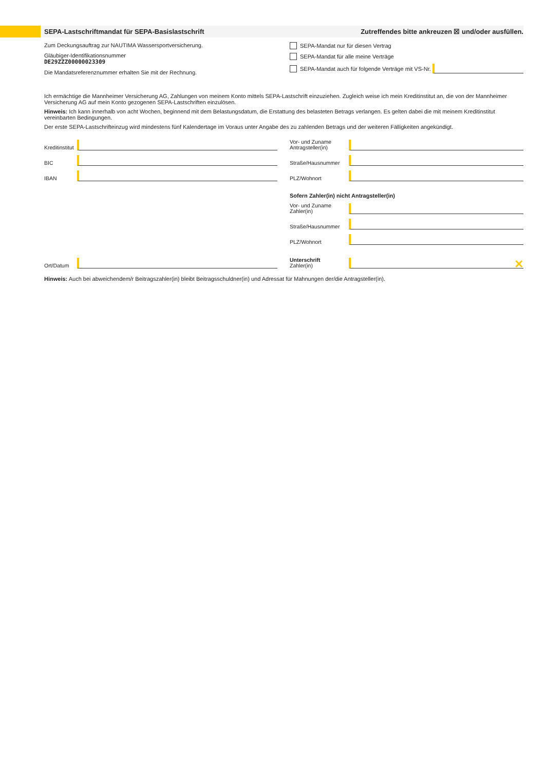SEPA-Lastschriftmandat für SEPA-Basislastschrift Zutreffendes bitte ankreuzen ☒ und/oder ausfüllen.
Zum Deckungsauftrag zur NAUTIMA Wassersportversicherung.
Gläubiger-Identifikationsnummer
DE29ZZZ00000023309
Die Mandatsreferenznummer erhalten Sie mit der Rechnung.
SEPA-Mandat nur für diesen Vertrag
SEPA-Mandat für alle meine Verträge
SEPA-Mandat auch für folgende Verträge mit VS-Nr.
Ich ermächtige die Mannheimer Versicherung AG, Zahlungen von meinem Konto mittels SEPA-Lastschrift einzuziehen. Zugleich weise ich mein Kreditinstitut an, die von der Mannheimer Versicherung AG auf mein Konto gezogenen SEPA-Lastschriften einzulösen.
Hinweis: Ich kann innerhalb von acht Wochen, beginnend mit dem Belastungsdatum, die Erstattung des belasteten Betrags verlangen. Es gelten dabei die mit meinem Kreditinstitut vereinbarten Bedingungen.
Der erste SEPA-Lastschrifteinzug wird mindestens fünf Kalendertage im Voraus unter Angabe des zu zahlenden Betrags und der weiteren Fälligkeiten angekündigt.
Kreditinstitut
BIC
IBAN
Vor- und Zuname
Antragsteller(in)
Straße/Hausnummer
PLZ/Wohnort
Sofern Zahler(in) nicht Antragsteller(in)
Vor- und Zuname
Zahler(in)
Straße/Hausnummer
PLZ/Wohnort
Ort/Datum
Unterschrift
Zahler(in) ✕
Hinweis: Auch bei abweichendem/r Beitragszahler(in) bleibt Beitragsschuldner(in) und Adressat für Mahnungen der/die Antragsteller(in).